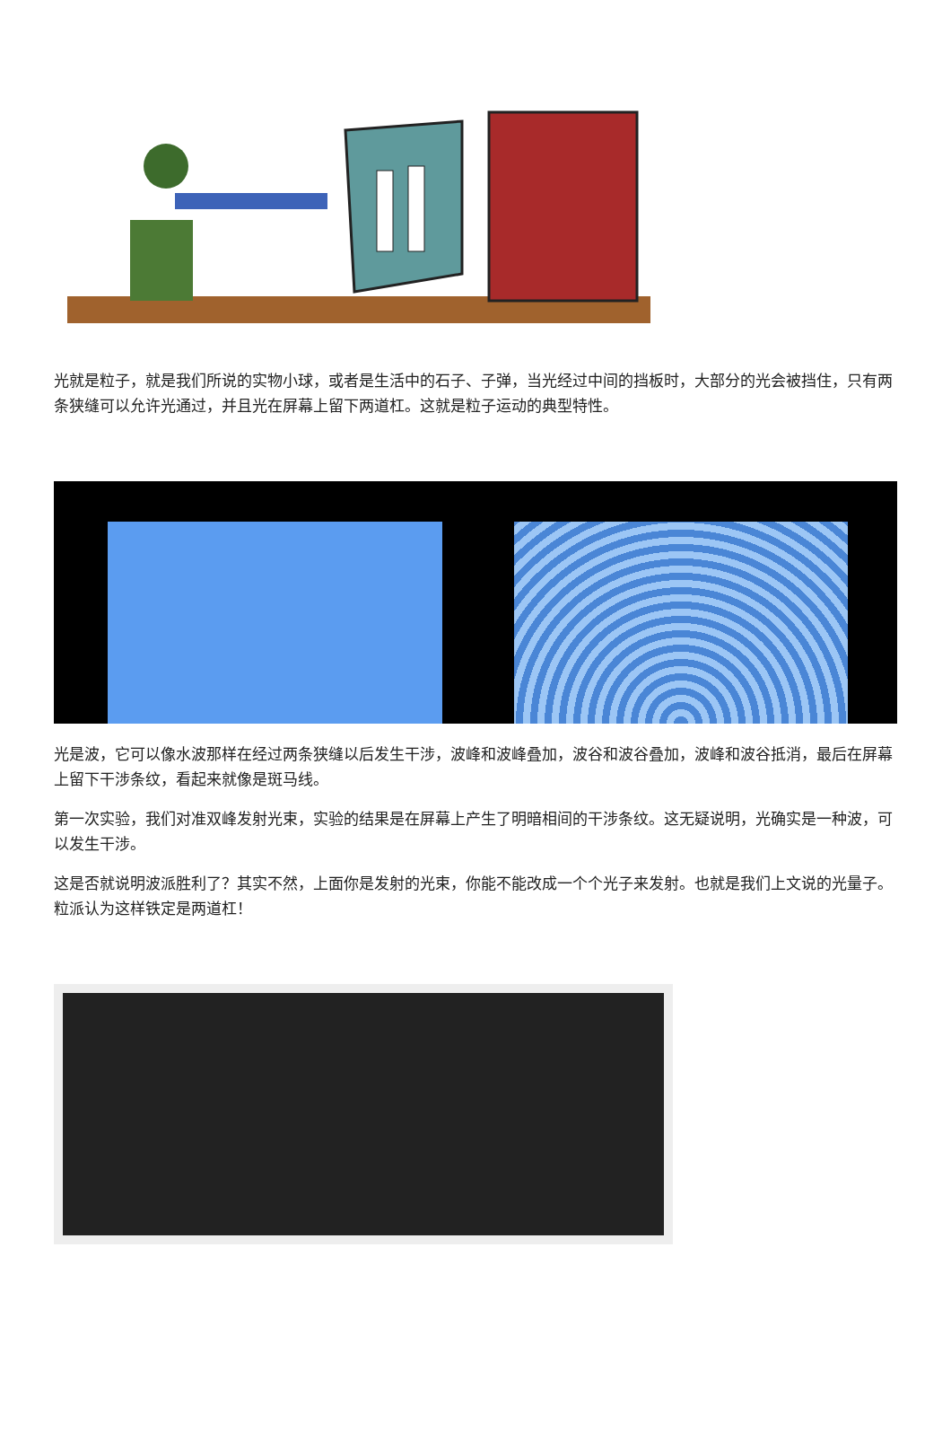光就是粒子，就是我们所说的实物小球，或者是生活中的石子、子弹，当光经过中间的挡板时，大部分的光会被挡住，只有两条狭缝可以允许光通过，并且光在屏幕上留下两道杠。这就是粒子运动的典型特性。
光是波，它可以像水波那样在经过两条狭缝以后发生干涉，波峰和波峰叠加，波谷和波谷叠加，波峰和波谷抵消，最后在屏幕上留下干涉条纹，看起来就像是斑马线。
第一次实验，我们对准双峰发射光束，实验的结果是在屏幕上产生了明暗相间的干涉条纹。这无疑说明，光确实是一种波，可以发生干涉。
这是否就说明波派胜利了？其实不然，上面你是发射的光束，你能不能改成一个个光子来发射。也就是我们上文说的光量子。粒派认为这样铁定是两道杠！